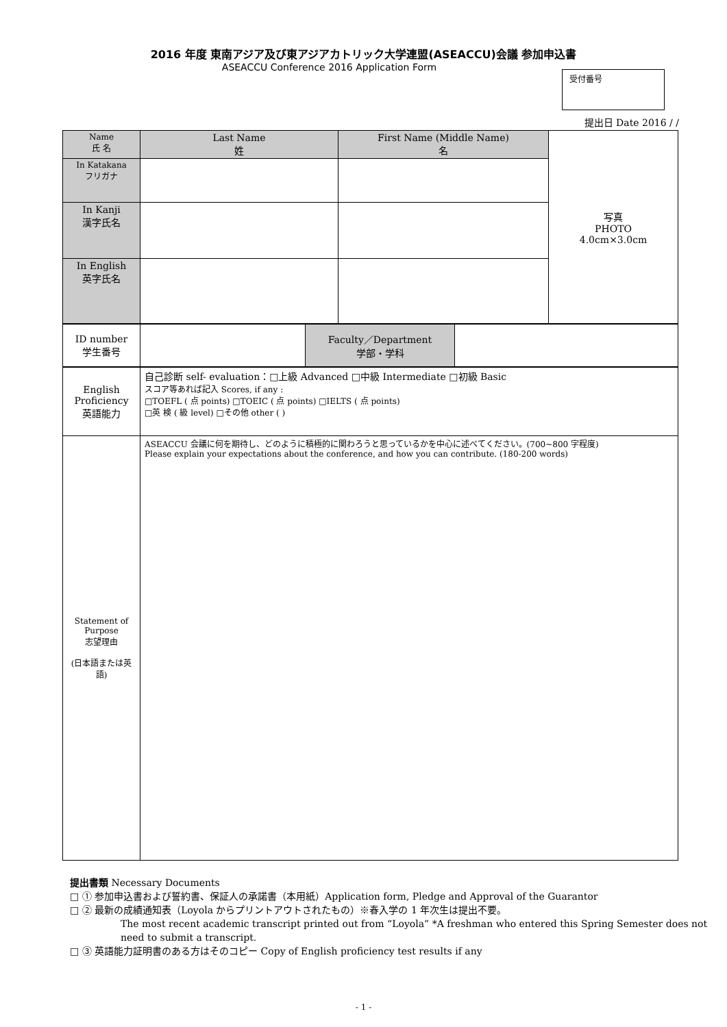2016 年度 東南アジア及び東アジアカトリック大学連盟(ASEACCU)会議 参加申込書
ASEACCU Conference 2016 Application Form
受付番号
提出日 Date 2016 / /
| Name 氏 名 | Last Name 姓 | First Name (Middle Name) 名 | 写真 PHOTO 4.0cm×3.0cm |
| In Katakana フリガナ | | | |
| In Kanji 漢字氏名 | | | |
| In English 英字氏名 | | | |
| ID number 学生番号 | | Faculty／Department 学部・学科 | |
| English Proficiency 英語能力 | 自己診断 self- evaluation：□上級 Advanced □中級 Intermediate □初級 Basic スコア等あれば記入 Scores, if any : □TOEFL ( 点 points) □TOEIC ( 点 points) □IELTS ( 点 points) □英 検 ( 級 level) □その他 other ( ) |
| Statement of Purpose 志望理由 (日本語または英語) | ASEACCU 会議に何を期待し、どのように積極的に関わろうと思っているかを中心に述べてください。(700~800 字程度) Please explain your expectations about the conference, and how you can contribute. (180-200 words) |
提出書類 Necessary Documents
□ ① 参加申込書および誓約書、保証人の承諾書（本用紙）Application form, Pledge and Approval of the Guarantor
□ ② 最新の成績通知表（Loyola からプリントアウトされたもの）※春入学の 1 年次生は提出不要。
The most recent academic transcript printed out from “Loyola” *A freshman who entered this Spring Semester does not need to submit a transcript.
□ ③ 英語能力証明書のある方はそのコピー Copy of English proficiency test results if any
- 1 -